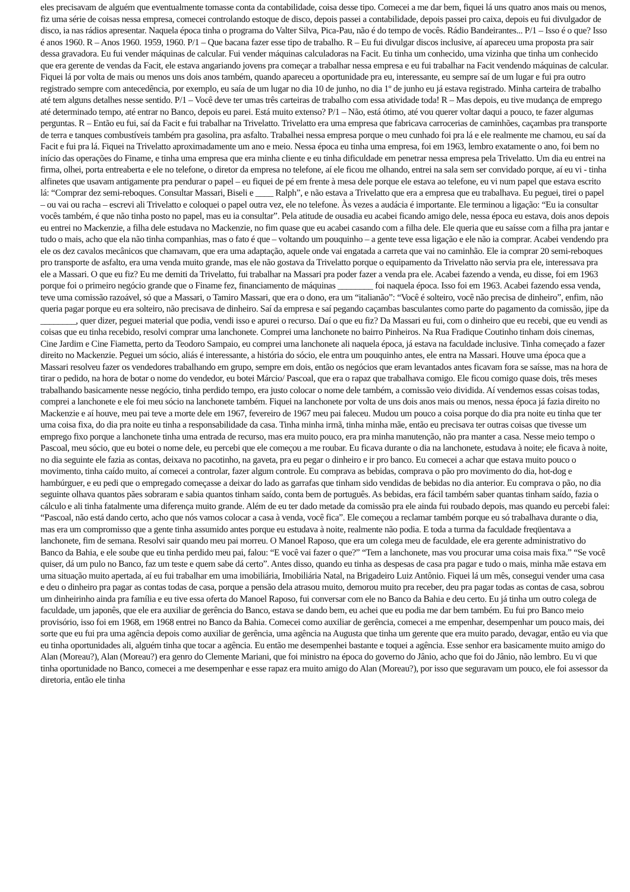eles precisavam de alguém que eventualmente tomasse conta da contabilidade, coisa desse tipo. Comecei a me dar bem, fiquei lá uns quatro anos mais ou menos, fiz uma série de coisas nessa empresa, comecei controlando estoque de disco, depois passei a contabilidade, depois passei pro caixa, depois eu fui divulgador de disco, ia nas rádios apresentar. Naquela época tinha o programa do Valter Silva, Pica-Pau, não é do tempo de vocês. Rádio Bandeirantes... P/1 – Isso é o que? Isso é anos 1960. R – Anos 1960. 1959, 1960. P/1 – Que bacana fazer esse tipo de trabalho. R – Eu fui divulgar discos inclusive, aí apareceu uma proposta pra sair dessa gravadora. Eu fui vender máquinas de calcular. Fui vender máquinas calculadoras na Facit. Eu tinha um conhecido, uma vizinha que tinha um conhecido que era gerente de vendas da Facit, ele estava angariando jovens pra começar a trabalhar nessa empresa e eu fui trabalhar na Facit vendendo máquinas de calcular. Fiquei lá por volta de mais ou menos uns dois anos também, quando apareceu a oportunidade pra eu, interessante, eu sempre saí de um lugar e fui pra outro registrado sempre com antecedência, por exemplo, eu saía de um lugar no dia 10 de junho, no dia 1º de junho eu já estava registrado. Minha carteira de trabalho até tem alguns detalhes nesse sentido. P/1 – Você deve ter umas três carteiras de trabalho com essa atividade toda! R – Mas depois, eu tive mudança de emprego até determinado tempo, até entrar no Banco, depois eu parei. Está muito extenso? P/1 – Não, está ótimo, até vou querer voltar daqui a pouco, te fazer algumas perguntas. R – Então eu fui, saí da Facit e fui trabalhar na Trivelatto. Trivelatto era uma empresa que fabricava carrocerias de caminhões, caçambas pra transporte de terra e tanques combustíveis também pra gasolina, pra asfalto. Trabalhei nessa empresa porque o meu cunhado foi pra lá e ele realmente me chamou, eu saí da Facit e fui pra lá. Fiquei na Trivelatto aproximadamente um ano e meio. Nessa época eu tinha uma empresa, foi em 1963, lembro exatamente o ano, foi bem no início das operações do Finame, e tinha uma empresa que era minha cliente e eu tinha dificuldade em penetrar nessa empresa pela Trivelatto. Um dia eu entrei na firma, olhei, porta entreaberta e ele no telefone, o diretor da empresa no telefone, aí ele ficou me olhando, entrei na sala sem ser convidado porque, aí eu vi - tinha alfinetes que usavam antigamente pra pendurar o papel – eu fiquei de pé em frente à mesa dele porque ele estava ao telefone, eu vi num papel que estava escrito lá: “Comprar dez semi-reboques. Consultar Massari, Biseli e ____ Ralph”, e não estava a Trivelatto que era a empresa que eu trabalhava. Eu peguei, tirei o papel – ou vai ou racha – escrevi ali Trivelatto e coloquei o papel outra vez, ele no telefone. Às vezes a audácia é importante. Ele terminou a ligação: “Eu ia consultar vocês também, é que não tinha posto no papel, mas eu ia consultar”. Pela atitude de ousadia eu acabei ficando amigo dele, nessa época eu estava, dois anos depois eu entrei no Mackenzie, a filha dele estudava no Mackenzie, no fim quase que eu acabei casando com a filha dele. Ele queria que eu saísse com a filha pra jantar e tudo o mais, acho que ela não tinha companhias, mas o fato é que – voltando um pouquinho – a gente teve essa ligação e ele não ia comprar. Acabei vendendo pra ele os dez cavalos mecânicos que chamavam, que era uma adaptação, aquele onde vai engatada a carreta que vai no caminhão. Ele ia comprar 20 semi-reboques pro transporte de asfalto, era uma venda muito grande, mas ele não gostava da Trivelatto porque o equipamento da Trivelatto não servia pra ele, interessava pra ele a Massari. O que eu fiz? Eu me demiti da Trivelatto, fui trabalhar na Massari pra poder fazer a venda pra ele. Acabei fazendo a venda, eu disse, foi em 1963 porque foi o primeiro negócio grande que o Finame fez, financiamento de máquinas ________ foi naquela época. Isso foi em 1963. Acabei fazendo essa venda, teve uma comissão razoável, só que a Massari, o Tamiro Massari, que era o dono, era um “italianão”: “Você é solteiro, você não precisa de dinheiro”, enfim, não queria pagar porque eu era solteiro, não precisava de dinheiro. Saí da empresa e saí pegando caçambas basculantes como parte do pagamento da comissão, jipe da ________, quer dizer, peguei material que podia, vendi isso e apurei o recurso. Daí o que eu fiz? Da Massari eu fui, com o dinheiro que eu recebi, que eu vendi as coisas que eu tinha recebido, resolvi comprar uma lanchonete. Comprei uma lanchonete no bairro Pinheiros. Na Rua Fradique Coutinho tinham dois cinemas, Cine Jardim e Cine Fiametta, perto da Teodoro Sampaio, eu comprei uma lanchonete ali naquela época, já estava na faculdade inclusive. Tinha começado a fazer direito no Mackenzie. Peguei um sócio, aliás é interessante, a história do sócio, ele entra um pouquinho antes, ele entra na Massari. Houve uma época que a Massari resolveu fazer os vendedores trabalhando em grupo, sempre em dois, então os negócios que eram levantados antes ficavam fora se saísse, mas na hora de tirar o pedido, na hora de botar o nome do vendedor, eu botei Márcio/ Pascoal, que era o rapaz que trabalhava comigo. Ele ficou comigo quase dois, três meses trabalhando basicamente nesse negócio, tinha perdido tempo, era justo colocar o nome dele também, a comissão veio dividida. Aí vendemos essas coisas todas, comprei a lanchonete e ele foi meu sócio na lanchonete também. Fiquei na lanchonete por volta de uns dois anos mais ou menos, nessa época já fazia direito no Mackenzie e aí houve, meu pai teve a morte dele em 1967, fevereiro de 1967 meu pai faleceu. Mudou um pouco a coisa porque do dia pra noite eu tinha que ter uma coisa fixa, do dia pra noite eu tinha a responsabilidade da casa. Tinha minha irmã, tinha minha mãe, então eu precisava ter outras coisas que tivesse um emprego fixo porque a lanchonete tinha uma entrada de recurso, mas era muito pouco, era pra minha manutenção, não pra manter a casa. Nesse meio tempo o Pascoal, meu sócio, que eu botei o nome dele, eu percebi que ele começou a me roubar. Eu ficava durante o dia na lanchonete, estudava à noite; ele ficava à noite, no dia seguinte ele fazia as contas, deixava no pacotinho, na gaveta, pra eu pegar o dinheiro e ir pro banco. Eu comecei a achar que estava muito pouco o movimento, tinha caído muito, aí comecei a controlar, fazer algum controle. Eu comprava as bebidas, comprava o pão pro movimento do dia, hot-dog e hambúrguer, e eu pedi que o empregado começasse a deixar do lado as garrafas que tinham sido vendidas de bebidas no dia anterior. Eu comprava o pão, no dia seguinte olhava quantos pães sobraram e sabia quantos tinham saído, conta bem de português. As bebidas, era fácil também saber quantas tinham saído, fazia o cálculo e ali tinha fatalmente uma diferença muito grande. Além de eu ter dado metade da comissão pra ele ainda fui roubado depois, mas quando eu percebi falei: “Pascoal, não está dando certo, acho que nós vamos colocar a casa à venda, você fica”. Ele começou a reclamar também porque eu só trabalhava durante o dia, mas era um compromisso que a gente tinha assumido antes porque eu estudava à noite, realmente não podia. E toda a turma da faculdade freqüentava a lanchonete, fim de semana. Resolvi sair quando meu pai morreu. O Manoel Raposo, que era um colega meu de faculdade, ele era gerente administrativo do Banco da Bahia, e ele soube que eu tinha perdido meu pai, falou: “E você vai fazer o que?” “Tem a lanchonete, mas vou procurar uma coisa mais fixa.” “Se você quiser, dá um pulo no Banco, faz um teste e quem sabe dá certo”. Antes disso, quando eu tinha as despesas de casa pra pagar e tudo o mais, minha mãe estava em uma situação muito apertada, aí eu fui trabalhar em uma imobiliária, Imobiliária Natal, na Brigadeiro Luiz Antônio. Fiquei lá um mês, consegui vender uma casa e deu o dinheiro pra pagar as contas todas de casa, porque a pensão dela atrasou muito, demorou muito pra receber, deu pra pagar todas as contas de casa, sobrou um dinheirinho ainda pra família e eu tive essa oferta do Manoel Raposo, fui conversar com ele no Banco da Bahia e deu certo. Eu já tinha um outro colega de faculdade, um japonês, que ele era auxiliar de gerência do Banco, estava se dando bem, eu achei que eu podia me dar bem também. Eu fui pro Banco meio provisório, isso foi em 1968, em 1968 entrei no Banco da Bahia. Comecei como auxiliar de gerência, comecei a me empenhar, desempenhar um pouco mais, dei sorte que eu fui pra uma agência depois como auxiliar de gerência, uma agência na Augusta que tinha um gerente que era muito parado, devagar, então eu via que eu tinha oportunidades ali, alguém tinha que tocar a agência. Eu então me desempenhei bastante e toquei a agência. Esse senhor era basicamente muito amigo do Alan (Moreau?), Alan (Moreau?) era genro do Clemente Mariani, que foi ministro na época do governo do Jânio, acho que foi do Jânio, não lembro. Eu vi que tinha oportunidade no Banco, comecei a me desempenhar e esse rapaz era muito amigo do Alan (Moreau?), por isso que seguravam um pouco, ele foi assessor da diretoria, então ele tinha